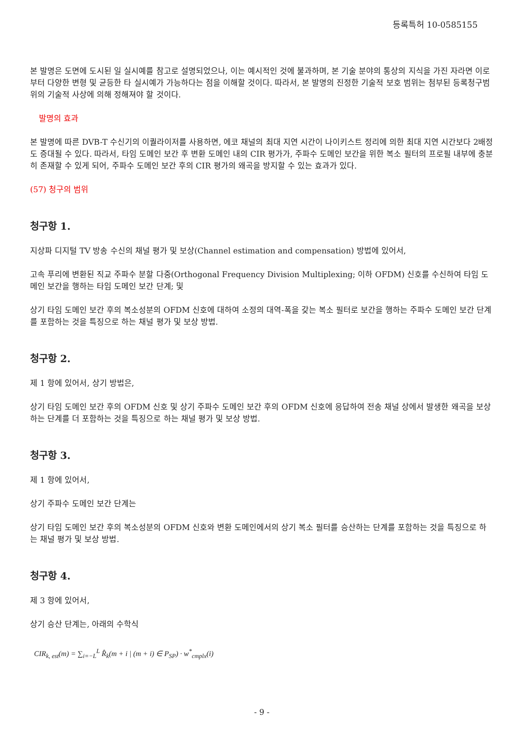등록특허 10-0585155
본 발명은 도면에 도시된 일 실시예를 참고로 설명되었으나, 이는 예시적인 것에 불과하며, 본 기술 분야의 통상의 지식을 가진 자라면 이로부터 다양한 변형 및 균등한 타 실시예가 가능하다는 점을 이해할 것이다. 따라서, 본 발명의 진정한 기술적 보호 범위는 첨부된 등록청구범위의 기술적 사상에 의해 정해져야 할 것이다.
발명의 효과
본 발명에 따른 DVB-T 수신기의 이퀄라이저를 사용하면, 에코 채널의 최대 지연 시간이 나이키스트 정리에 의한 최대 지연 시간보다 2배정도 증대될 수 있다. 따라서, 타임 도메인 보간 후 변환 도메인 내의 CIR 평가가, 주파수 도메인 보간을 위한 복소 필터의 프로필 내부에 충분히 존재할 수 있게 되어, 주파수 도메인 보간 후의 CIR 평가의 왜곡을 방지할 수 있는 효과가 있다.
(57) 청구의 범위
청구항 1.
지상파 디지털 TV 방송 수신의 채널 평가 및 보상(Channel estimation and compensation) 방법에 있어서,
고속 푸리에 변환된 직교 주파수 분할 다중(Orthogonal Frequency Division Multiplexing; 이하 OFDM) 신호를 수신하여 타임 도메인 보간을 행하는 타임 도메인 보간 단계; 및
상기 타임 도메인 보간 후의 복소성분의 OFDM 신호에 대하여 소정의 대역-폭을 갖는 복소 필터로 보간을 행하는 주파수 도메인 보간 단계를 포함하는 것을 특징으로 하는 채널 평가 및 보상 방법.
청구항 2.
제 1 항에 있어서, 상기 방법은,
상기 타임 도메인 보간 후의 OFDM 신호 및 상기 주파수 도메인 보간 후의 OFDM 신호에 응답하여 전송 채널 상에서 발생한 왜곡을 보상하는 단계를 더 포함하는 것을 특징으로 하는 채널 평가 및 보상 방법.
청구항 3.
제 1 항에 있어서,
상기 주파수 도메인 보간 단계는
상기 타임 도메인 보간 후의 복소성분의 OFDM 신호와 변환 도메인에서의 상기 복소 필터를 승산하는 단계를 포함하는 것을 특징으로 하는 채널 평가 및 보상 방법.
청구항 4.
제 3 항에 있어서,
상기 승산 단계는, 아래의 수학식
CIR<sub>k, est</sub>(m) = ∑<sub>i=−L</sub><sup>L</sup> R̂<sub>k</sub>(m + i | (m + i) ∈ P<sub>SP</sub>) · w<sup>*</sup><sub>cmplx</sub>(i)
- 9 -